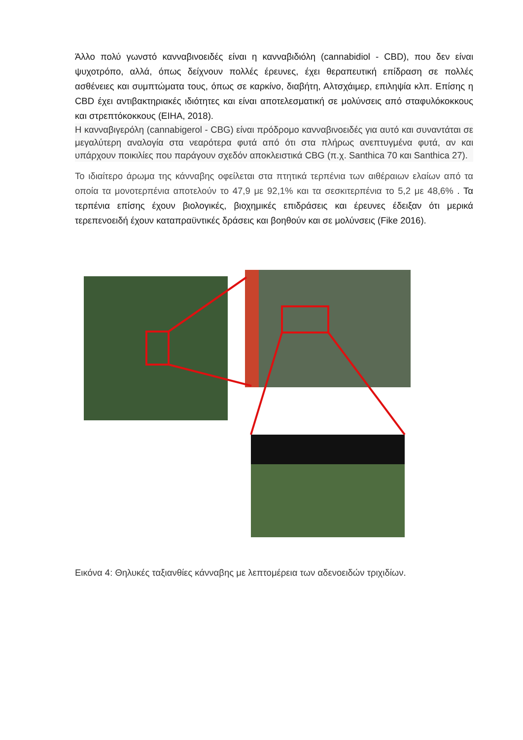Άλλο πολύ γωνστό κανναβινοειδές είναι η κανναβιδιόλη (cannabidiol - CBD), που δεν είναι ψυχοτρόπο, αλλά, όπως δείχνουν πολλές έρευνες, έχει θεραπευτική επίδραση σε πολλές ασθένειες και συμπτώματα τους, όπως σε καρκίνο, διαβήτη, Αλτσχάιμερ, επιληψία κλπ. Επίσης η CBD έχει αντιβακτηριακές ιδιότητες και είναι αποτελεσματική σε μολύνσεις από σταφυλόκοκκους και στρεπτόκοκκους (EIHA, 2018).
Η κανναβιγερόλη (cannabigerol - CBG) είναι πρόδρομο κανναβινοειδές για αυτό και συναντάται σε μεγαλύτερη αναλογία στα νεαρότερα φυτά από ότι στα πλήρως ανεπτυγμένα φυτά, αν και υπάρχουν ποικιλίες που παράγουν σχεδόν αποκλειστικά CBG (π.χ. Santhica 70 και Santhica 27).
Το ιδιαίτερο άρωμα της κάνναβης οφείλεται στα πτητικά τερπένια των αιθέραιων ελαίων από τα οποία τα μονοτερπένια αποτελούν το 47,9 με 92,1% και τα σεσκιτερπένια το 5,2 με 48,6% . Τα τερπένια επίσης έχουν βιολογικές, βιοχημικές επιδράσεις και έρευνες έδειξαν ότι μερικά τερεπενοειδή έχουν καταπραϋντικές δράσεις και βοηθούν και σε μολύνσεις (Fike 2016).
Εικόνα 4: Θηλυκές ταξιανθίες κάνναβης με λεπτομέρεια των αδενοειδών τριχιδίων.